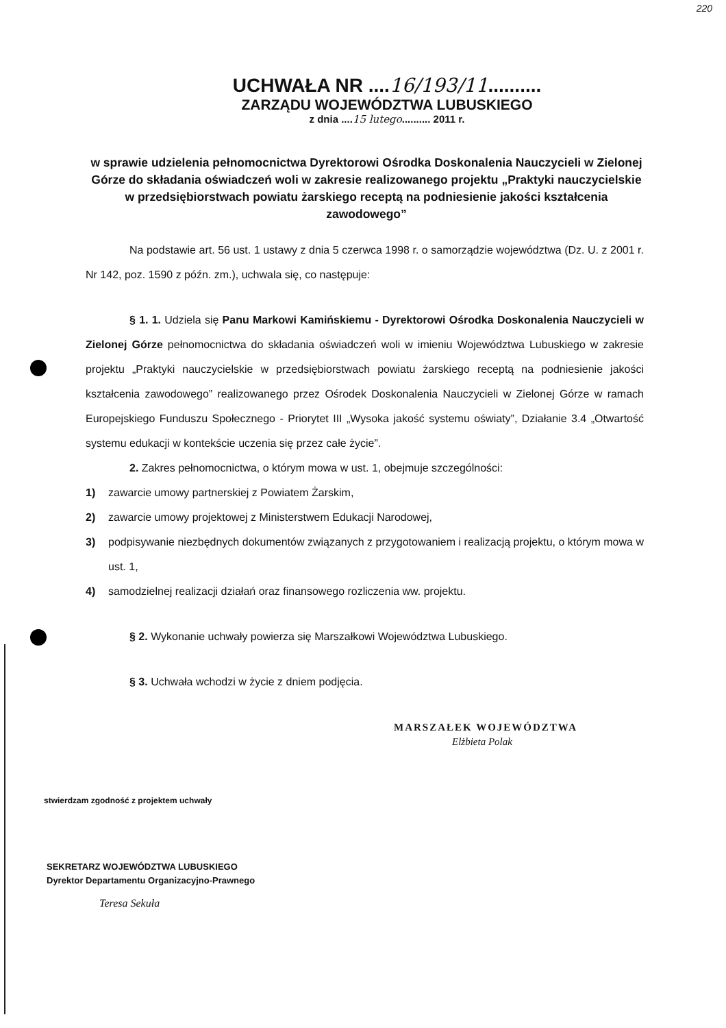220
UCHWAŁA NR ....16/193/11..........
ZARZĄDU WOJEWÓDZTWA LUBUSKIEGO
z dnia ....15 lutego.......... 2011 r.
w sprawie udzielenia pełnomocnictwa Dyrektorowi Ośrodka Doskonalenia Nauczycieli w Zielonej Górze do składania oświadczeń woli w zakresie realizowanego projektu „Praktyki nauczycielskie w przedsiębiorstwach powiatu żarskiego receptą na podniesienie jakości kształcenia zawodowego”
Na podstawie art. 56 ust. 1 ustawy z dnia 5 czerwca 1998 r. o samorządzie województwa (Dz. U. z 2001 r. Nr 142, poz. 1590 z późn. zm.), uchwala się, co następuje:
§ 1. 1. Udziela się Panu Markowi Kamińskiemu - Dyrektorowi Ośrodka Doskonalenia Nauczycieli w Zielonej Górze pełnomocnictwa do składania oświadczeń woli w imieniu Województwa Lubuskiego w zakresie projektu „Praktyki nauczycielskie w przedsiębiorstwach powiatu żarskiego receptą na podniesienie jakości kształcenia zawodowego” realizowanego przez Ośrodek Doskonalenia Nauczycieli w Zielonej Górze w ramach Europejskiego Funduszu Społecznego - Priorytet III „Wysoka jakość systemu oświaty”, Działanie 3.4 „Otwartość systemu edukacji w kontekście uczenia się przez całe życie”.
2. Zakres pełnomocnictwa, o którym mowa w ust. 1, obejmuje szczególności:
1) zawarcie umowy partnerskiej z Powiatem Żarskim,
2) zawarcie umowy projektowej z Ministerstwem Edukacji Narodowej,
3) podpisywanie niezbędnych dokumentów związanych z przygotowaniem i realizacją projektu, o którym mowa w ust. 1,
4) samodzielnej realizacji działań oraz finansowego rozliczenia ww. projektu.
§ 2. Wykonanie uchwały powierza się Marszałkowi Województwa Lubuskiego.
§ 3. Uchwała wchodzi w życie z dniem podjęcia.
MARSZAŁEK WOJEWÓDZTWA
Elżbieta Polak
stwierdzam zgodność z projektem uchwały
SEKRETARZ WOJEWÓDZTWA LUBUSKIEGO
Dyrektor Departamentu Organizacyjno-Prawnego
Teresa Sekuła